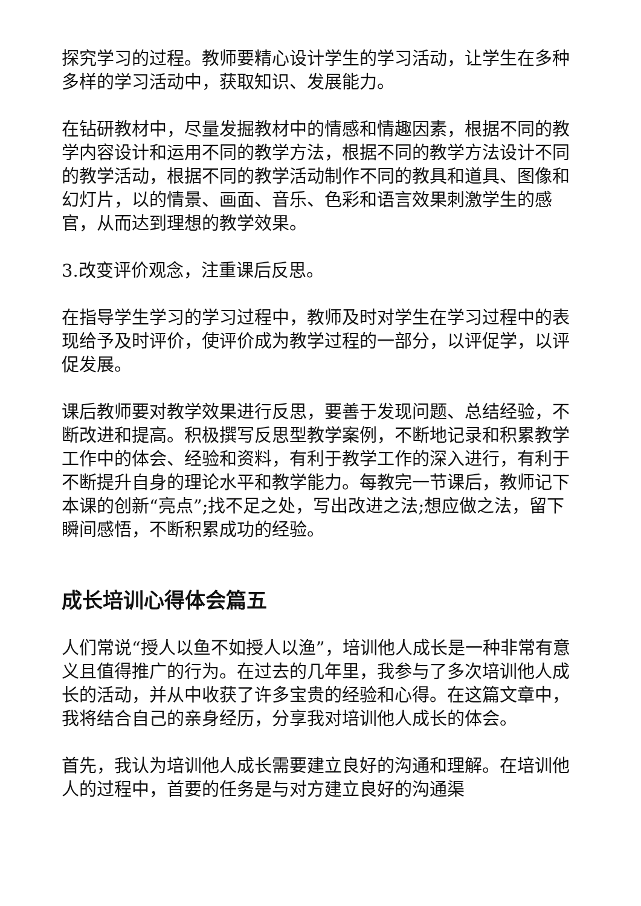探究学习的过程。教师要精心设计学生的学习活动，让学生在多种多样的学习活动中，获取知识、发展能力。
在钻研教材中，尽量发掘教材中的情感和情趣因素，根据不同的教学内容设计和运用不同的教学方法，根据不同的教学方法设计不同的教学活动，根据不同的教学活动制作不同的教具和道具、图像和幻灯片，以的情景、画面、音乐、色彩和语言效果刺激学生的感官，从而达到理想的教学效果。
3.改变评价观念，注重课后反思。
在指导学生学习的学习过程中，教师及时对学生在学习过程中的表现给予及时评价，使评价成为教学过程的一部分，以评促学，以评促发展。
课后教师要对教学效果进行反思，要善于发现问题、总结经验，不断改进和提高。积极撰写反思型教学案例，不断地记录和积累教学工作中的体会、经验和资料，有利于教学工作的深入进行，有利于不断提升自身的理论水平和教学能力。每教完一节课后，教师记下本课的创新“亮点”;找不足之处，写出改进之法;想应做之法，留下瞬间感悟，不断积累成功的经验。
成长培训心得体会篇五
人们常说“授人以鱼不如授人以渔”，培训他人成长是一种非常有意义且值得推广的行为。在过去的几年里，我参与了多次培训他人成长的活动，并从中收获了许多宝贵的经验和心得。在这篇文章中，我将结合自己的亲身经历，分享我对培训他人成长的体会。
首先，我认为培训他人成长需要建立良好的沟通和理解。在培训他人的过程中，首要的任务是与对方建立良好的沟通渠